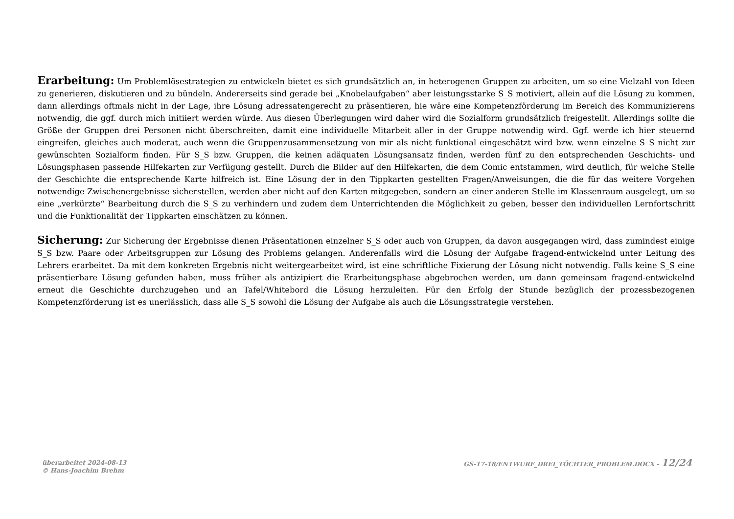Erarbeitung: Um Problemlösestrategien zu entwickeln bietet es sich grundsätzlich an, in heterogenen Gruppen zu arbeiten, um so eine Vielzahl von Ideen zu generieren, diskutieren und zu bündeln. Andererseits sind gerade bei „Knobelaufgaben“ aber leistungsstarke S_S motiviert, allein auf die Lösung zu kommen, dann allerdings oftmals nicht in der Lage, ihre Lösung adressatengerecht zu präsentieren, hie wäre eine Kompetenzförderung im Bereich des Kommunizierens notwendig, die ggf. durch mich initiiert werden würde. Aus diesen Überlegungen wird daher wird die Sozialform grundsätzlich freigestellt. Allerdings sollte die Größe der Gruppen drei Personen nicht überschreiten, damit eine individuelle Mitarbeit aller in der Gruppe notwendig wird. Ggf. werde ich hier steuernd eingreifen, gleiches auch moderat, auch wenn die Gruppenzusammensetzung von mir als nicht funktional eingeschätzt wird bzw. wenn einzelne S_S nicht zur gewünschten Sozialform finden. Für S_S bzw. Gruppen, die keinen adäquaten Lösungs­ansatz finden, werden fünf zu den entsprechenden Geschichts- und Lösungsphasen passende Hilfekarten zur Verfügung gestellt. Durch die Bilder auf den Hilfekarten, die dem Comic entstammen, wird deutlich, für welche Stelle der Geschichte die entsprechende Karte hilfreich ist. Eine Lösung der in den Tippkarten gestellten Fragen/Anweisungen, die die für das weitere Vorgehen notwendige Zwischenergebnisse sicherstellen, werden aber nicht auf den Karten mitgegeben, sondern an einer anderen Stelle im Klassenraum ausgelegt, um so eine „verkürzte“ Bearbeitung durch die S_S zu verhin­dern und zudem dem Unterrichtenden die Möglichkeit zu geben, besser den individuellen Lernfortschritt und die Funktionalität der Tippkarten ein­schätzen zu können.
Sicherung: Zur Sicherung der Ergebnisse dienen Präsentationen einzelner S_S oder auch von Gruppen, da davon ausgegangen wird, dass zumindest einige S_S bzw. Paare oder Arbeitsgruppen zur Lösung des Problems gelangen. Anderenfalls wird die Lösung der Aufgabe fragend-entwickelnd unter Leitung des Lehrers erarbeitet. Da mit dem konkreten Ergebnis nicht weitergearbeitet wird, ist eine schriftliche Fixierung der Lösung nicht notwen­dig. Falls keine S_S eine präsentierbare Lösung gefunden haben, muss früher als antizipiert die Erarbeitungsphase abgebrochen werden, um dann gemeinsam fragend-entwickelnd erneut die Geschichte durchzugehen und an Tafel/Whitebord die Lösung herzuleiten. Für den Erfolg der Stunde bezüglich der prozessbezogenen Kompetenzförderung ist es unerlässlich, dass alle S_S sowohl die Lösung der Aufgabe als auch die Lösungsstrategie verstehen.
überarbeitet 2024-08-13
© Hans-Joachim Brehm
GS-17-18/ENTWURF_DREI_TÖCHTER_PROBLEM.DOCX - 12/24